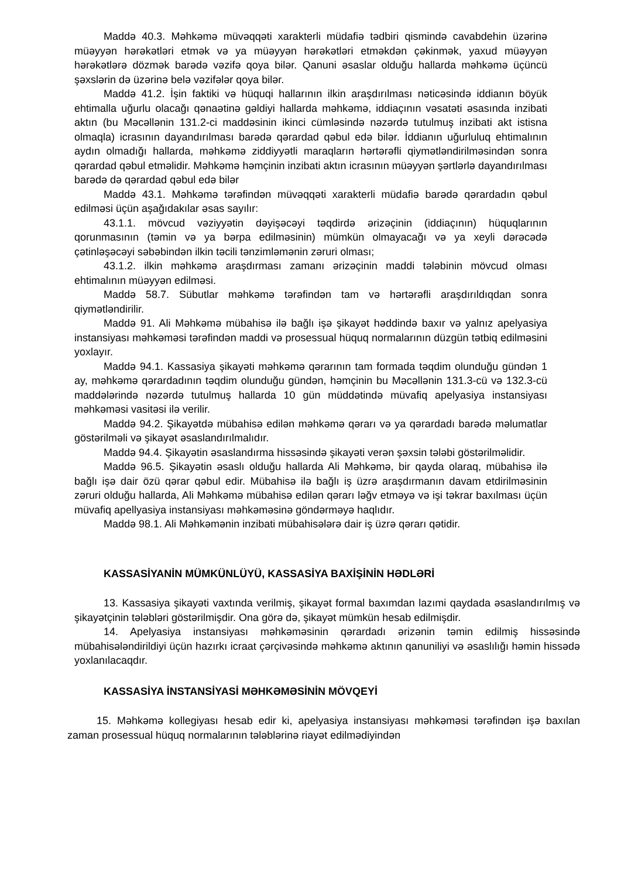Maddə 40.3. Məhkəmə müvəqqəti xarakterli müdafiə tədbiri qismində cavabdehin üzərinə müəyyən hərəkətləri etmək və ya müəyyən hərəkətləri etməkdən çəkinmək, yaxud müəyyən hərəkətlərə dözmək barədə vəzifə qoya bilər. Qanuni əsaslar olduğu hallarda məhkəmə üçüncü şəxslərin də üzərinə belə vəzifələr qoya bilər.
Maddə 41.2. İşin faktiki və hüquqi hallarının ilkin araşdırılması nəticəsində iddianın böyük ehtimalla uğurlu olacağı qənaətinə gəldiyi hallarda məhkəmə, iddiaçının vəsatəti əsasında inzibati aktın (bu Məcəllənin 131.2-ci maddəsinin ikinci cümləsində nəzərdə tutulmuş inzibati akt istisna olmaqla) icrasının dayandırılması barədə qərardad qəbul edə bilər. İddianın uğurluluq ehtimalının aydın olmadığı hallarda, məhkəmə ziddiyyətli maraqların hərtərəfli qiymətləndirilməsindən sonra qərardad qəbul etməlidir. Məhkəmə həmçinin inzibati aktın icrasının müəyyən şərtlərlə dayandırılması barədə də qərardad qəbul edə bilər
Maddə 43.1. Məhkəmə tərəfindən müvəqqəti xarakterli müdafiə barədə qərardadın qəbul edilməsi üçün aşağıdakılar əsas sayılır:
43.1.1. mövcud vəziyyətin dəyişəcəyi təqdirdə ərizəçinin (iddiaçının) hüquqlarının qorunmasının (təmin və ya bərpa edilməsinin) mümkün olmayacağı və ya xeyli dərəcədə çətinləşəcəyi səbəbindən ilkin təcili tənzimləmənin zəruri olması;
43.1.2. ilkin məhkəmə araşdırması zamanı ərizəçinin maddi tələbinin mövcud olması ehtimalının müəyyən edilməsi.
Maddə 58.7. Sübutlar məhkəmə tərəfindən tam və hərtərəfli araşdırıldıqdan sonra qiymətləndirilir.
Maddə 91. Ali Məhkəmə mübahisə ilə bağlı işə şikayət həddində baxır və yalnız apelyasiya instansiyası məhkəməsi tərəfindən maddi və prosessual hüquq normalarının düzgün tətbiq edilməsini yoxlayır.
Maddə 94.1. Kassasiya şikayəti məhkəmə qərarının tam formada təqdim olunduğu gündən 1 ay, məhkəmə qərardadının təqdim olunduğu gündən, həmçinin bu Məcəllənin 131.3-cü və 132.3-cü maddələrində nəzərdə tutulmuş hallarda 10 gün müddətində müvafiq apelyasiya instansiyası məhkəməsi vasitəsi ilə verilir.
Maddə 94.2. Şikayətdə mübahisə edilən məhkəmə qərarı və ya qərardadı barədə məlumatlar göstərilməli və şikayət əsaslandırılmalıdır.
Maddə 94.4. Şikayətin əsaslandırma hissəsində şikayəti verən şəxsin tələbi göstərilməlidir.
Maddə 96.5. Şikayətin əsaslı olduğu hallarda Ali Məhkəmə, bir qayda olaraq, mübahisə ilə bağlı işə dair özü qərar qəbul edir. Mübahisə ilə bağlı iş üzrə araşdırmanın davam etdirilməsinin zəruri olduğu hallarda, Ali Məhkəmə mübahisə edilən qərarı ləğv etməyə və işi təkrar baxılması üçün müvafiq apellyasiya instansiyası məhkəməsinə göndərməyə haqlıdır.
Maddə 98.1. Ali Məhkəmənin inzibati mübahisələrə dair iş üzrə qərarı qətidir.
KASSASİYANİN MÜMKÜNLÜYÜ, KASSASİYA BAXİŞİNİN HƏDLƏRİ
13. Kassasiya şikayəti vaxtında verilmiş, şikayət formal baxımdan lazımi qaydada əsaslandırılmış və şikayətçinin tələbləri göstərilmişdir. Ona görə də, şikayət mümkün hesab edilmişdir.
14. Apelyasiya instansiyası məhkəməsinin qərardadı ərizənin təmin edilmiş hissəsində mübahisələndirildiyi üçün hazırkı icraat çərçivəsində məhkəmə aktının qanuniliyi və əsaslılığı həmin hissədə yoxlanılacaqdır.
KASSASİYA İNSTANSİYASİ MƏHKƏMƏSİNİN MÖVQEYİ
15. Məhkəmə kollegiyası hesab edir ki, apelyasiya instansiyası məhkəməsi tərəfindən işə baxılan zaman prosessual hüquq normalarının tələblərinə riayət edilmədiyindən